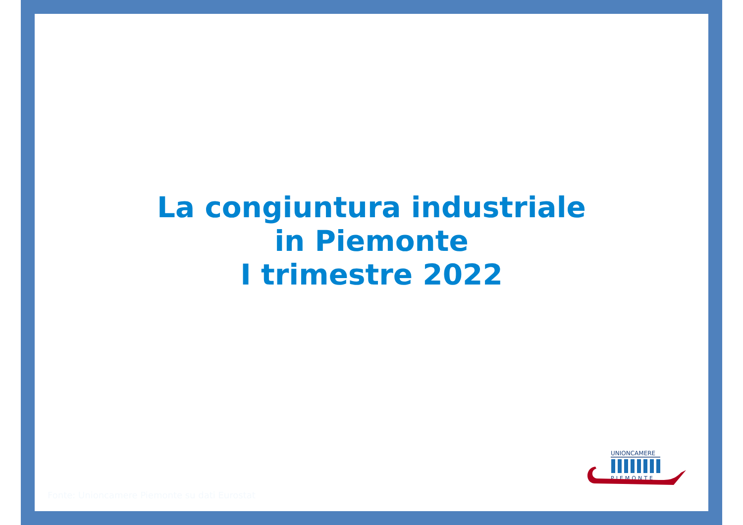La congiuntura industriale
in Piemonte
I trimestre 2022
Fonte: Unioncamere Piemonte su dati Eurostat
UNIONCAMERE
PIEMONTE